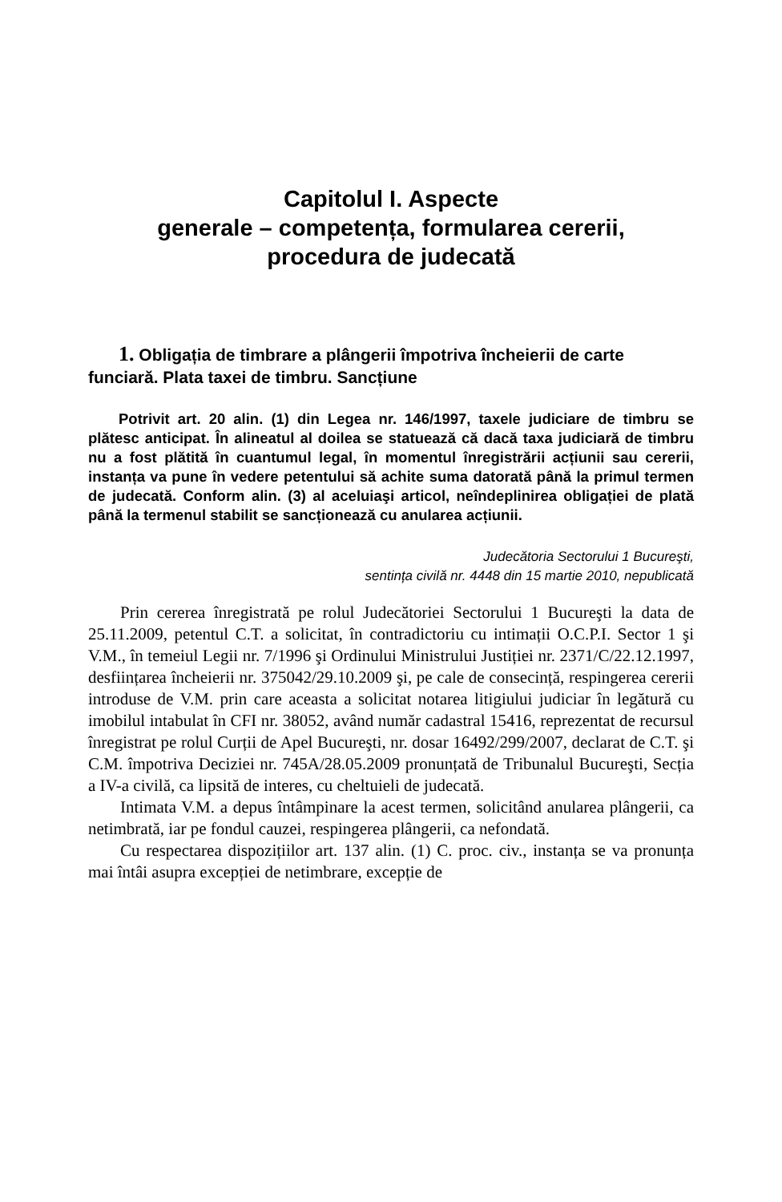Capitolul I. Aspecte
generale – competența, formularea cererii,
procedura de judecată
1. Obligația de timbrare a plângerii împotriva încheierii de carte funciară. Plata taxei de timbru. Sancțiune
Potrivit art. 20 alin. (1) din Legea nr. 146/1997, taxele judiciare de timbru se plătesc anticipat. În alineatul al doilea se statuează că dacă taxa judiciară de timbru nu a fost plătită în cuantumul legal, în momentul înregistrării acțiunii sau cererii, instanța va pune în vedere petentului să achite suma datorată până la primul termen de judecată. Conform alin. (3) al aceluiaşi articol, neîndeplinirea obligației de plată până la termenul stabilit se sancționează cu anularea acțiunii.
Judecătoria Sectorului 1 Bucureşti,
sentința civilă nr. 4448 din 15 martie 2010, nepublicată
Prin cererea înregistrată pe rolul Judecătoriei Sectorului 1 Bucureşti la data de 25.11.2009, petentul C.T. a solicitat, în contradictoriu cu intimații O.C.P.I. Sector 1 şi V.M., în temeiul Legii nr. 7/1996 şi Ordinului Ministrului Justiției nr. 2371/C/22.12.1997, desființarea încheierii nr. 375042/29.10.2009 şi, pe cale de consecință, respingerea cererii introduse de V.M. prin care aceasta a solicitat notarea litigiului judiciar în legătură cu imobilul intabulat în CFI nr. 38052, având număr cadastral 15416, reprezentat de recursul înregistrat pe rolul Curții de Apel Bucureşti, nr. dosar 16492/299/2007, declarat de C.T. şi C.M. împotriva Deciziei nr. 745A/28.05.2009 pronunțată de Tribunalul Bucureşti, Secția a IV-a civilă, ca lipsită de interes, cu cheltuieli de judecată.
Intimata V.M. a depus întâmpinare la acest termen, solicitând anularea plângerii, ca netimbrată, iar pe fondul cauzei, respingerea plângerii, ca nefondată.
Cu respectarea dispozițiilor art. 137 alin. (1) C. proc. civ., instanța se va pronunța mai întâi asupra excepției de netimbrare, excepție de